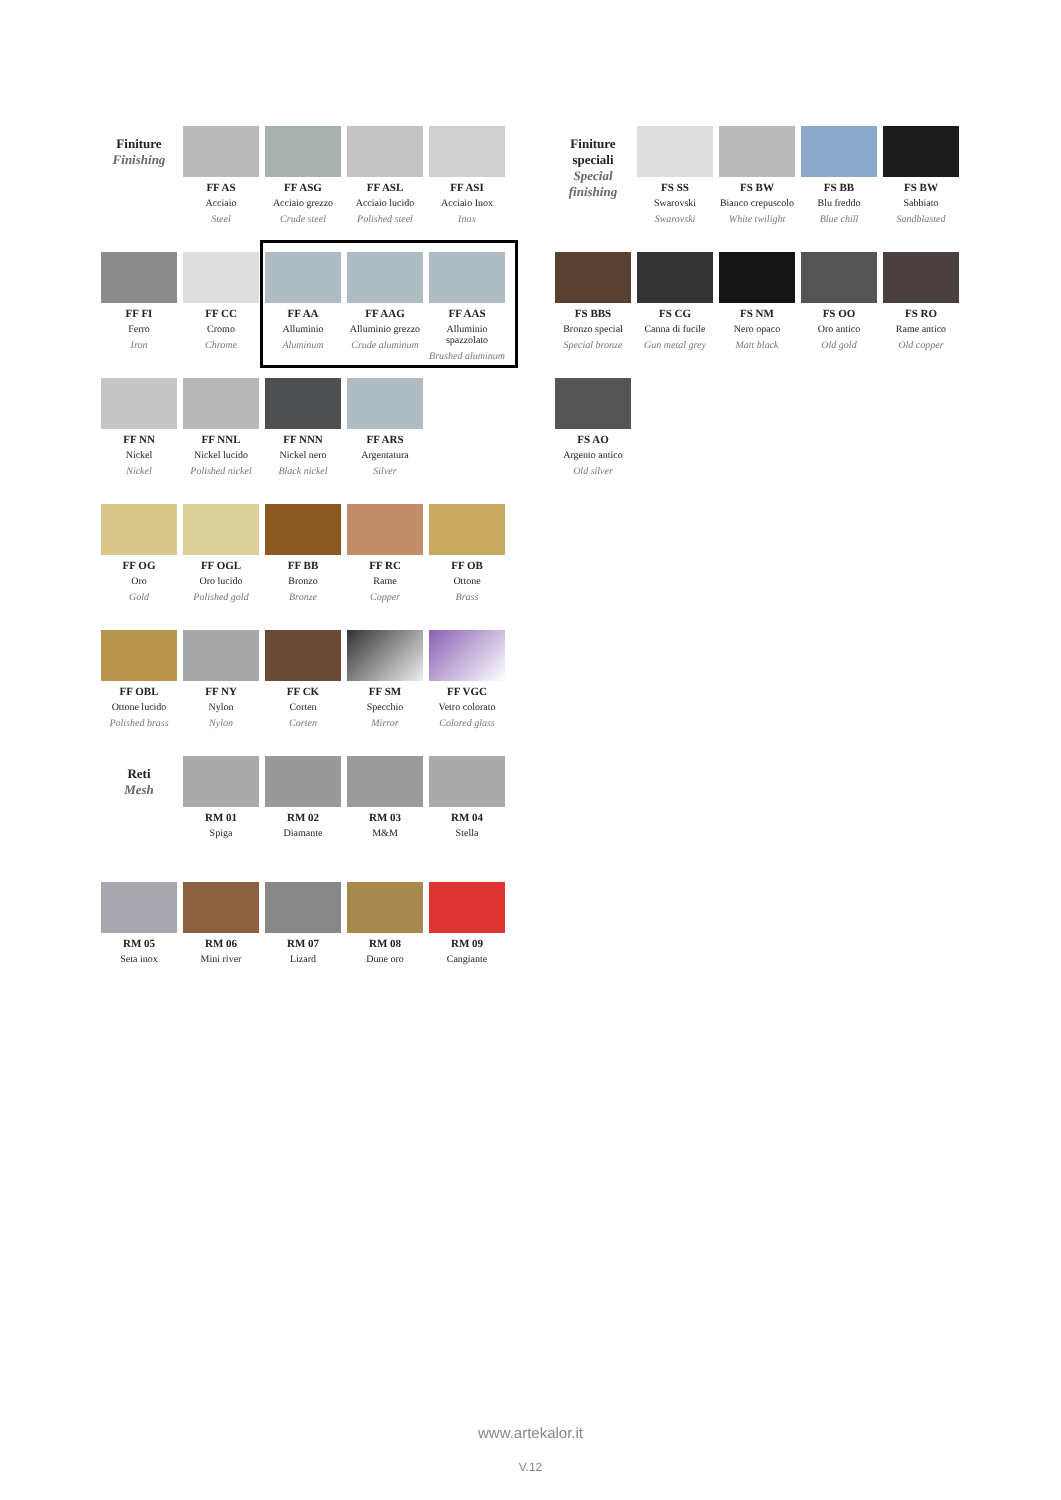Finiture
Finishing
FF AS
Acciaio
Steel
FF ASG
Acciaio grezzo
Crude steel
FF ASL
Acciaio lucido
Polished steel
FF ASI
Acciaio Inox
Inox
FF FI
Ferro
Iron
FF CC
Cromo
Chrome
FF AA
Alluminio
Aluminum
FF AAG
Alluminio grezzo
Crude aluminum
FF AAS
Alluminio spazzolato
Brushed aluminum
FF NN
Nickel
Nickel
FF NNL
Nickel lucido
Polished nickel
FF NNN
Nickel nero
Black nickel
FF ARS
Argentatura
Silver
FF OG
Oro
Gold
FF OGL
Oro lucido
Polished gold
FF BB
Bronzo
Bronze
FF RC
Rame
Copper
FF OB
Ottone
Brass
FF OBL
Ottone lucido
Polished brass
FF NY
Nylon
Nylon
FF CK
Corten
Corten
FF SM
Specchio
Mirror
FF VGC
Vetro colorato
Colored glass
Reti
Mesh
RM 01
Spiga
RM 02
Diamante
RM 03
M&M
RM 04
Stella
RM 05
Seta inox
RM 06
Mini river
RM 07
Lizard
RM 08
Dune oro
RM 09
Cangiante
Finiture speciali
Special finishing
FS SS
Swarovski
Swarovski
FS BW
Bianco crepuscolo
White twilight
FS BB
Blu freddo
Blue chill
FS BW
Sabbiato
Sandblasted
FS BBS
Bronzo special
Special bronze
FS CG
Canna di fucile
Gun metal grey
FS NM
Nero opaco
Matt black
FS OO
Oro antico
Old gold
FS RO
Rame antico
Old copper
FS AO
Argento antico
Old silver
www.artekalor.it
V.12